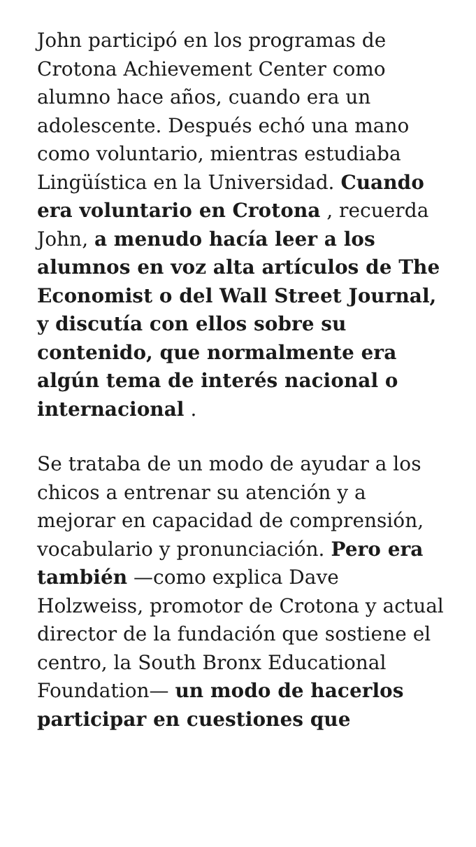John participó en los programas de Crotona Achievement Center como alumno hace años, cuando era un adolescente. Después echó una mano como voluntario, mientras estudiaba Lingüística en la Universidad. Cuando era voluntario en Crotona , recuerda John, a menudo hacía leer a los alumnos en voz alta artículos de The Economist o del Wall Street Journal, y discutía con ellos sobre su contenido, que normalmente era algún tema de interés nacional o internacional .
Se trataba de un modo de ayudar a los chicos a entrenar su atención y a mejorar en capacidad de comprensión, vocabulario y pronunciación. Pero era también —como explica Dave Holzweiss, promotor de Crotona y actual director de la fundación que sostiene el centro, la South Bronx Educational Foundation— un modo de hacerlos participar en cuestiones que